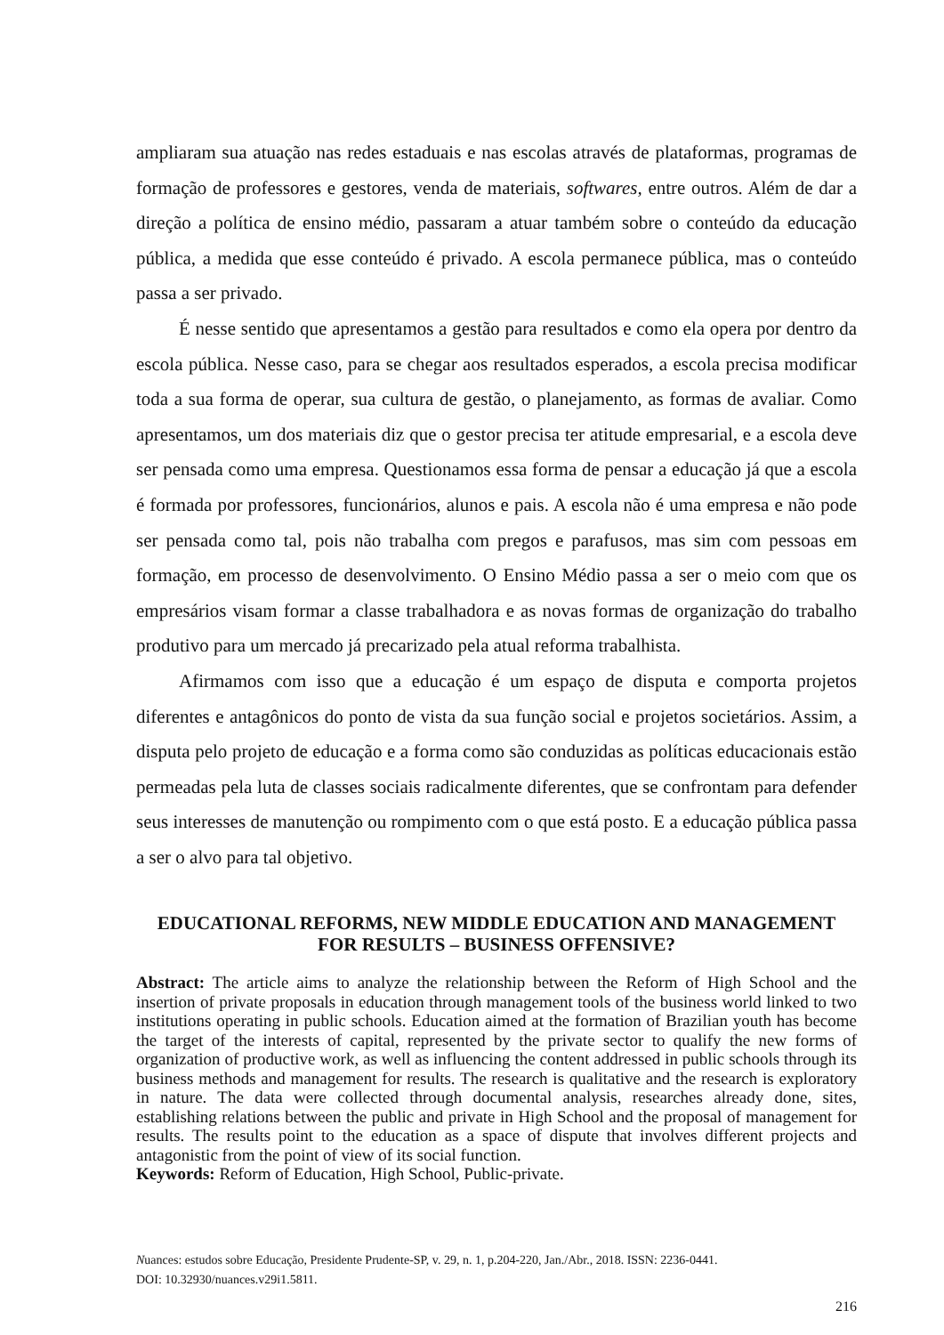ampliaram sua atuação nas redes estaduais e nas escolas através de plataformas, programas de formação de professores e gestores, venda de materiais, softwares, entre outros. Além de dar a direção a política de ensino médio, passaram a atuar também sobre o conteúdo da educação pública, a medida que esse conteúdo é privado. A escola permanece pública, mas o conteúdo passa a ser privado.
É nesse sentido que apresentamos a gestão para resultados e como ela opera por dentro da escola pública. Nesse caso, para se chegar aos resultados esperados, a escola precisa modificar toda a sua forma de operar, sua cultura de gestão, o planejamento, as formas de avaliar. Como apresentamos, um dos materiais diz que o gestor precisa ter atitude empresarial, e a escola deve ser pensada como uma empresa. Questionamos essa forma de pensar a educação já que a escola é formada por professores, funcionários, alunos e pais. A escola não é uma empresa e não pode ser pensada como tal, pois não trabalha com pregos e parafusos, mas sim com pessoas em formação, em processo de desenvolvimento. O Ensino Médio passa a ser o meio com que os empresários visam formar a classe trabalhadora e as novas formas de organização do trabalho produtivo para um mercado já precarizado pela atual reforma trabalhista.
Afirmamos com isso que a educação é um espaço de disputa e comporta projetos diferentes e antagônicos do ponto de vista da sua função social e projetos societários. Assim, a disputa pelo projeto de educação e a forma como são conduzidas as políticas educacionais estão permeadas pela luta de classes sociais radicalmente diferentes, que se confrontam para defender seus interesses de manutenção ou rompimento com o que está posto. E a educação pública passa a ser o alvo para tal objetivo.
EDUCATIONAL REFORMS, NEW MIDDLE EDUCATION AND MANAGEMENT FOR RESULTS – BUSINESS OFFENSIVE?
Abstract: The article aims to analyze the relationship between the Reform of High School and the insertion of private proposals in education through management tools of the business world linked to two institutions operating in public schools. Education aimed at the formation of Brazilian youth has become the target of the interests of capital, represented by the private sector to qualify the new forms of organization of productive work, as well as influencing the content addressed in public schools through its business methods and management for results. The research is qualitative and the research is exploratory in nature. The data were collected through documental analysis, researches already done, sites, establishing relations between the public and private in High School and the proposal of management for results. The results point to the education as a space of dispute that involves different projects and antagonistic from the point of view of its social function.
Keywords: Reform of Education, High School, Public-private.
Nuances: estudos sobre Educação, Presidente Prudente-SP, v. 29, n. 1, p.204-220, Jan./Abr., 2018. ISSN: 2236-0441.
DOI: 10.32930/nuances.v29i1.5811.
216